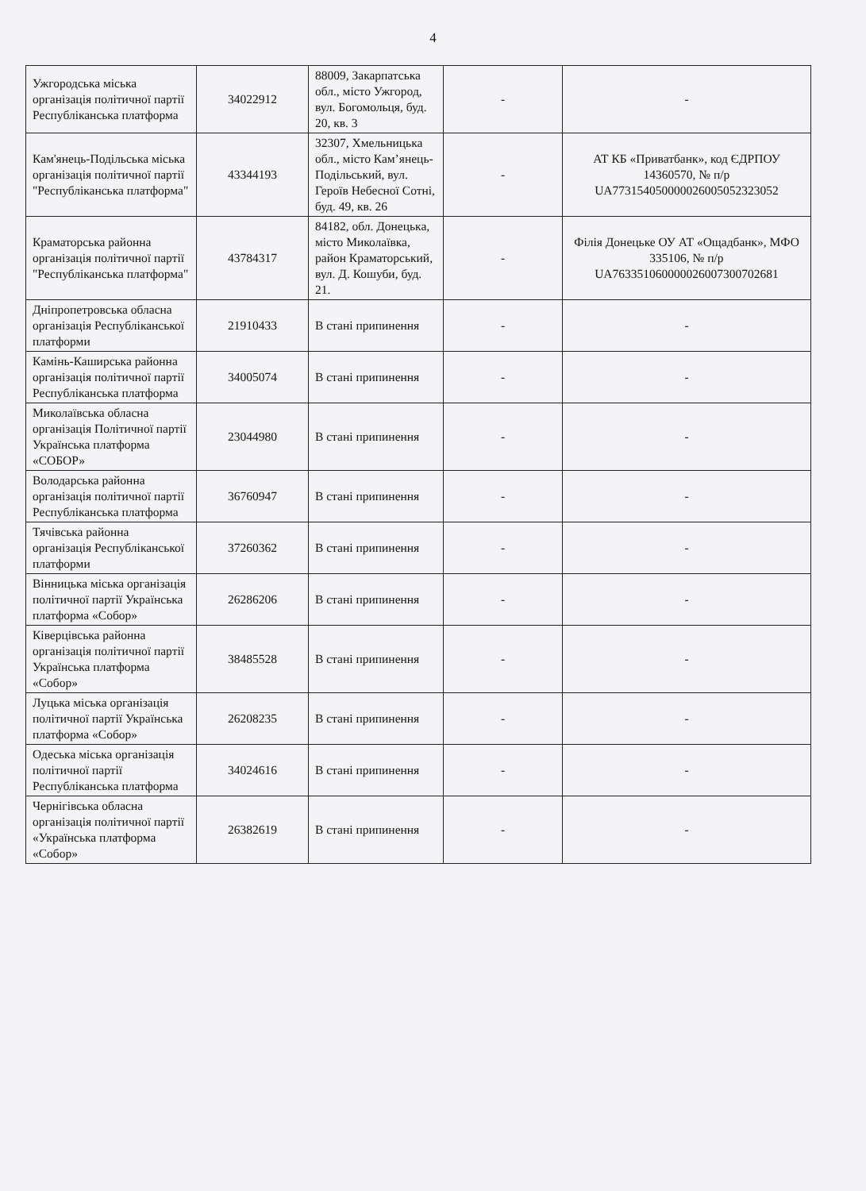4
| Ужгородська міська організація політичної партії Республіканська платформа | 34022912 | 88009, Закарпатська обл., місто Ужгород, вул. Богомольця, буд. 20, кв. 3 | - | - |
| Кам'янець-Подільська міська організація політичної партії "Республіканська платформа" | 43344193 | 32307, Хмельницька обл., місто Кам’янець-Подільський, вул. Героїв Небесної Сотні, буд. 49, кв. 26 | - | АТ КБ «Приватбанк», код ЄДРПОУ 14360570, № п/р UA773154050000026005052323052 |
| Краматорська районна організація політичної партії "Республіканська платформа" | 43784317 | 84182, обл. Донецька, місто Миколаївка, район Краматорський, вул. Д. Кошуби, буд. 21. | - | Філія Донецьке ОУ АТ «Ощадбанк», МФО 335106, № п/р UA763351060000026007300702681 |
| Дніпропетровська обласна організація Республіканської платформи | 21910433 | В стані припинення | - | - |
| Камінь-Каширська районна організація політичної партії Республіканська платформа | 34005074 | В стані припинення | - | - |
| Миколаївська обласна організація Політичної партії Українська платформа «СОБОР» | 23044980 | В стані припинення | - | - |
| Володарська районна організація політичної партії Республіканська платформа | 36760947 | В стані припинення | - | - |
| Тячівська районна організація Республіканської платформи | 37260362 | В стані припинення | - | - |
| Вінницька міська організація політичної партії Українська платформа «Собор» | 26286206 | В стані припинення | - | - |
| Ківерцівська районна організація політичної партії Українська платформа «Собор» | 38485528 | В стані припинення | - | - |
| Луцька міська організація політичної партії Українська платформа «Собор» | 26208235 | В стані припинення | - | - |
| Одеська міська організація політичної партії Республіканська платформа | 34024616 | В стані припинення | - | - |
| Чернігівська обласна організація політичної партії «Українська платформа «Собор» | 26382619 | В стані припинення | - | - |